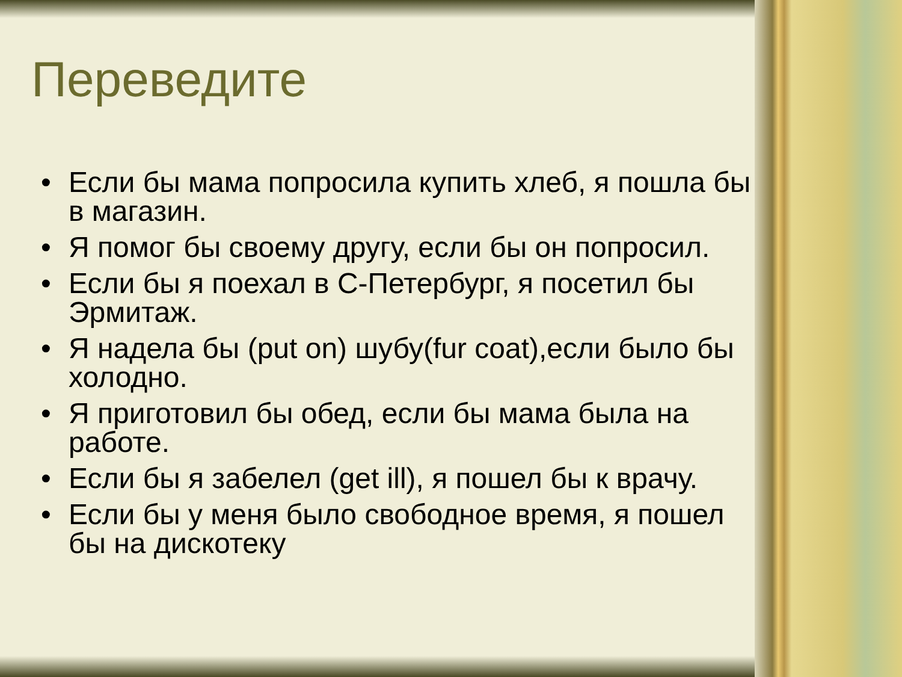Переведите
• Если бы мама попросила купить хлеб, я пошла бы в магазин.
• Я помог бы своему другу, если бы он попросил.
• Если бы я поехал в С-Петербург, я посетил бы Эрмитаж.
• Я надела бы (put on) шубу(fur coat),если было бы холодно.
• Я приготовил бы обед, если бы мама была на работе.
• Если бы я забелел (get ill), я пошел бы к врачу.
• Если бы у меня было свободное время, я пошел бы на дискотеку